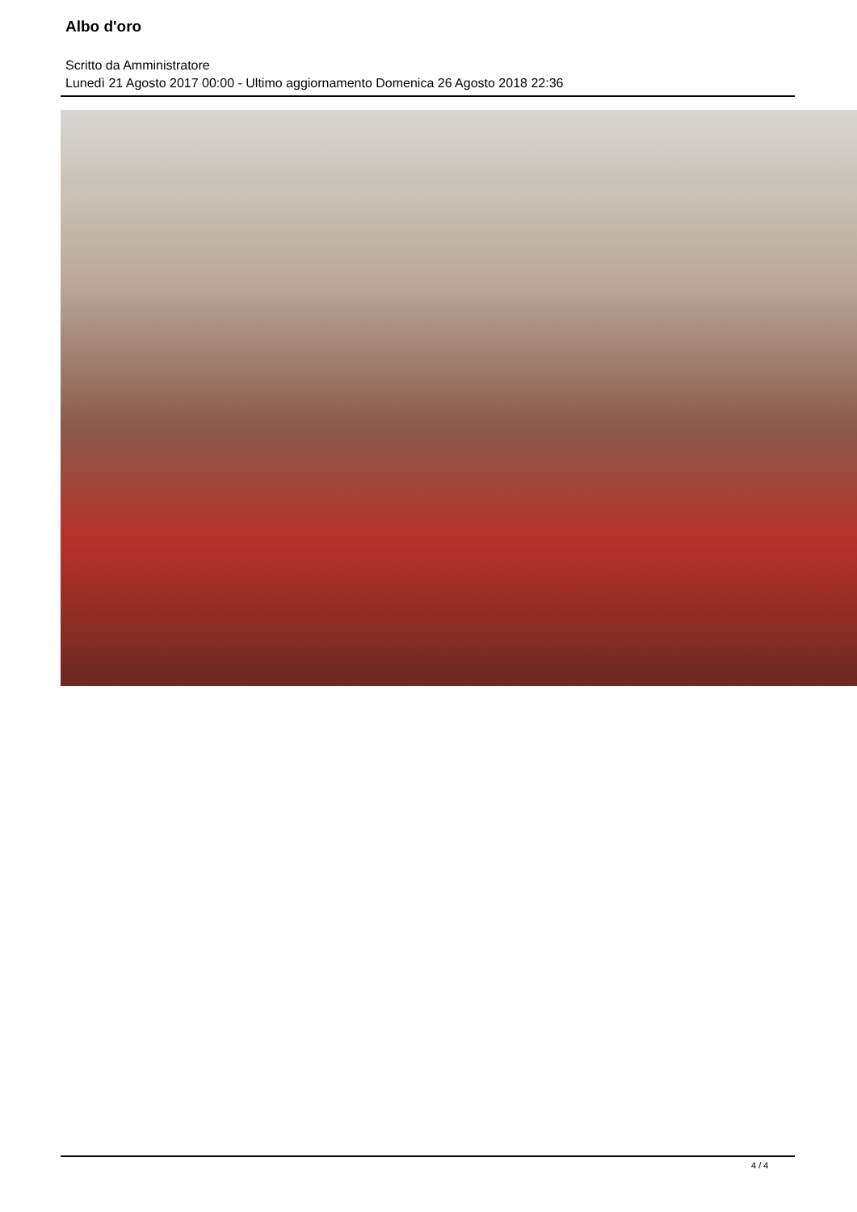Albo d'oro
Scritto da Amministratore
Lunedì 21 Agosto 2017 00:00 - Ultimo aggiornamento Domenica 26 Agosto 2018 22:36
4 / 4